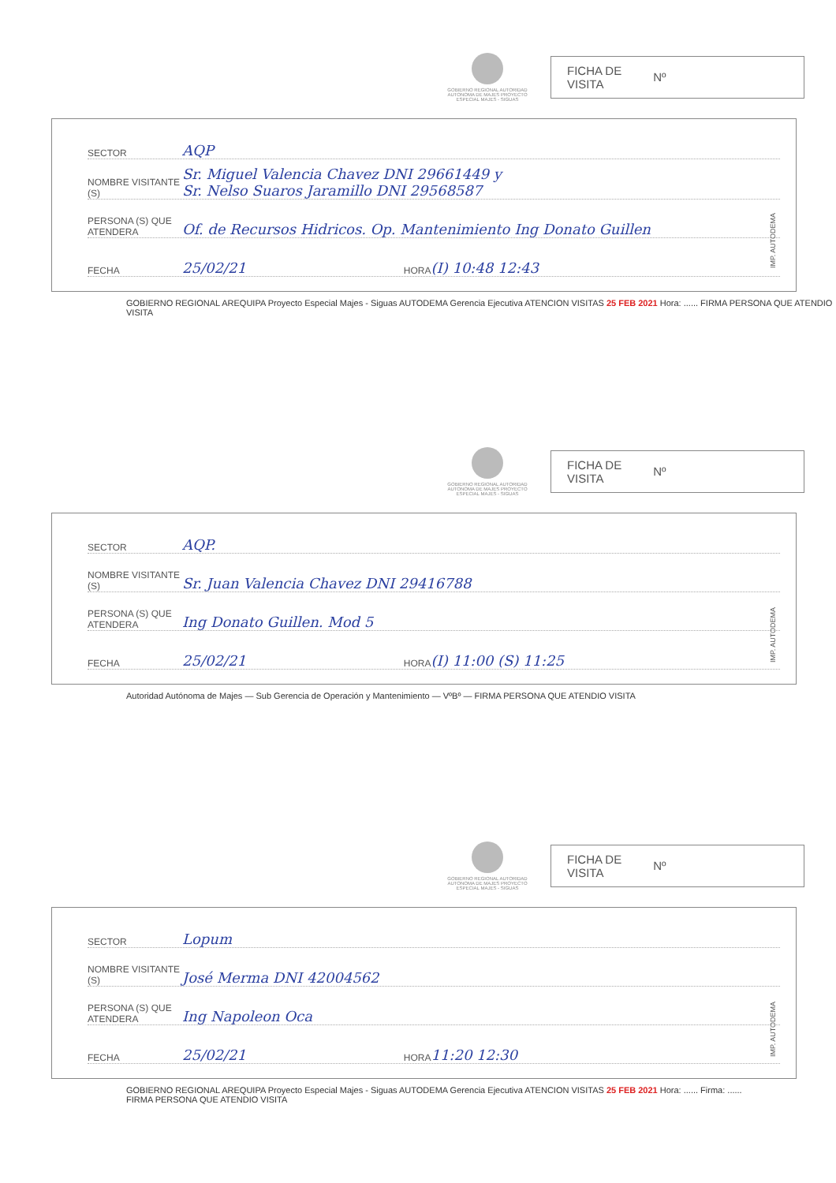GOBIERNO REGIONAL AUTORIDAD AUTONOMA DE MAJES PROYECTO ESPECIAL MAJES - SIGUAS
FICHA DE
VISITA Nº
SECTOR AQP
NOMBRE VISITANTE (S) Sr. Miguel Valencia Chavez DNI 29661449 y
Sr. Nelso Suaros Jaramillo DNI 29568587
PERSONA (S) QUE ATENDERA Of. de Recursos Hidricos. Op. Mantenimiento Ing Donato Guillen
FECHA 25/02/21 HORA (I) 10:48 12:43
GOBIERNO REGIONAL AREQUIPA Proyecto Especial Majes - Siguas AUTODEMA Gerencia Ejecutiva ATENCION VISITAS 25 FEB 2021 Hora: ...... FIRMA PERSONA QUE ATENDIO VISITA
IMP. AUTODEMA
GOBIERNO REGIONAL AUTORIDAD AUTONOMA DE MAJES PROYECTO ESPECIAL MAJES - SIGUAS
FICHA DE
VISITA Nº
SECTOR AQP.
NOMBRE VISITANTE (S) Sr. Juan Valencia Chavez DNI 29416788
PERSONA (S) QUE ATENDERA Ing Donato Guillen. Mod 5
FECHA 25/02/21 HORA (I) 11:00 (S) 11:25
Autoridad Autónoma de Majes — Sub Gerencia de Operación y Mantenimiento — VºBº — FIRMA PERSONA QUE ATENDIO VISITA
IMP. AUTODEMA
GOBIERNO REGIONAL AUTORIDAD AUTONOMA DE MAJES PROYECTO ESPECIAL MAJES - SIGUAS
FICHA DE
VISITA Nº
SECTOR Lopum
NOMBRE VISITANTE (S) José Merma DNI 42004562
PERSONA (S) QUE ATENDERA Ing Napoleon Oca
FECHA 25/02/21 HORA 11:20 12:30
GOBIERNO REGIONAL AREQUIPA Proyecto Especial Majes - Siguas AUTODEMA Gerencia Ejecutiva ATENCION VISITAS 25 FEB 2021 Hora: ...... Firma: ......
FIRMA PERSONA QUE ATENDIO VISITA
IMP. AUTODEMA